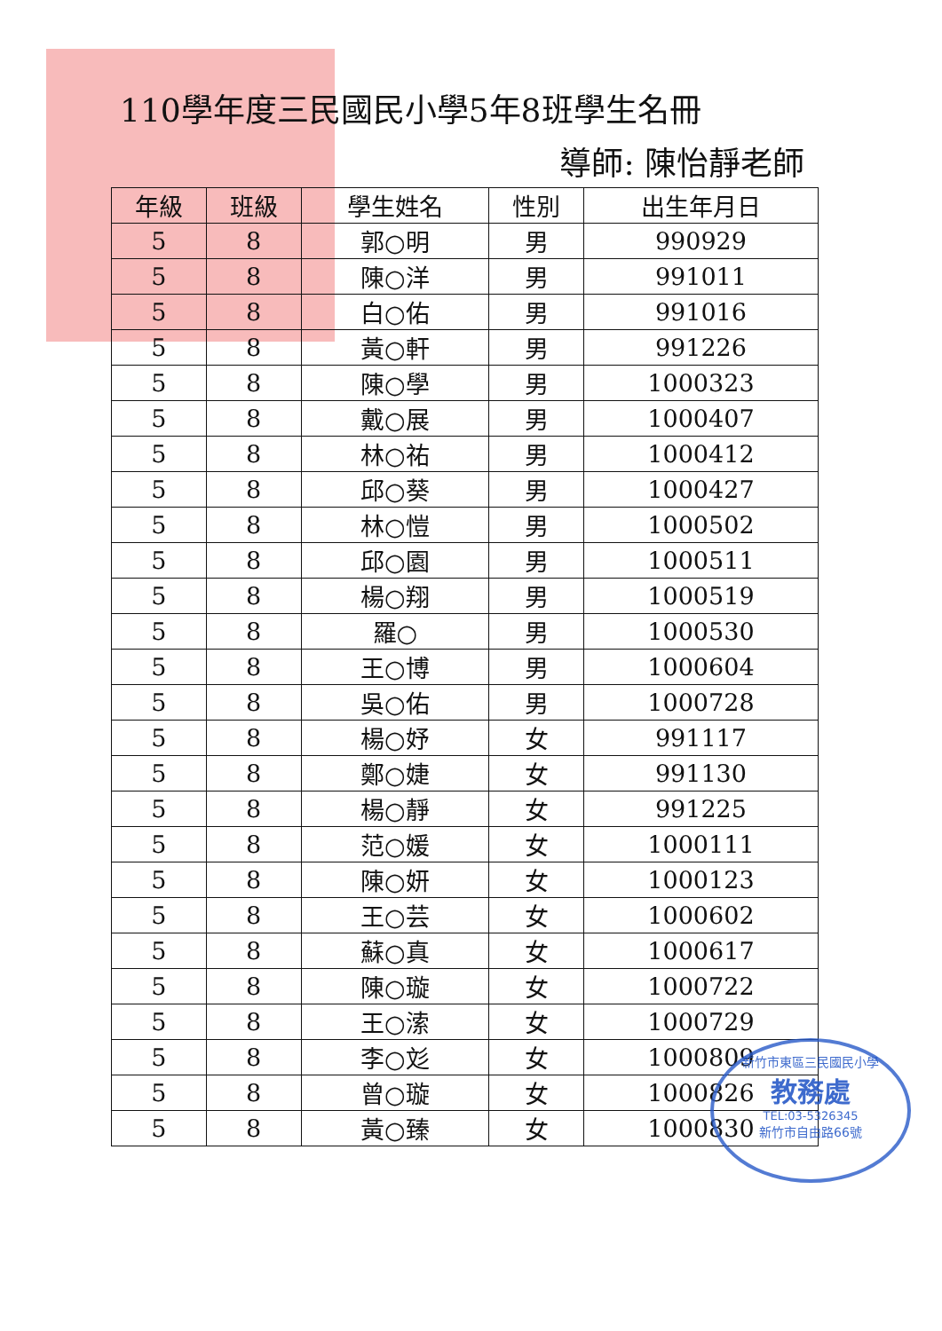110學年度三民國民小學5年8班學生名冊
導師: 陳怡靜老師
| 年級 | 班級 | 學生姓名 | 性別 | 出生年月日 |
| --- | --- | --- | --- | --- |
| 5 | 8 | 郭○明 | 男 | 990929 |
| 5 | 8 | 陳○洋 | 男 | 991011 |
| 5 | 8 | 白○佑 | 男 | 991016 |
| 5 | 8 | 黃○軒 | 男 | 991226 |
| 5 | 8 | 陳○學 | 男 | 1000323 |
| 5 | 8 | 戴○展 | 男 | 1000407 |
| 5 | 8 | 林○祐 | 男 | 1000412 |
| 5 | 8 | 邱○葵 | 男 | 1000427 |
| 5 | 8 | 林○愷 | 男 | 1000502 |
| 5 | 8 | 邱○園 | 男 | 1000511 |
| 5 | 8 | 楊○翔 | 男 | 1000519 |
| 5 | 8 | 羅○ | 男 | 1000530 |
| 5 | 8 | 王○博 | 男 | 1000604 |
| 5 | 8 | 吳○佑 | 男 | 1000728 |
| 5 | 8 | 楊○妤 | 女 | 991117 |
| 5 | 8 | 鄭○婕 | 女 | 991130 |
| 5 | 8 | 楊○靜 | 女 | 991225 |
| 5 | 8 | 范○媛 | 女 | 1000111 |
| 5 | 8 | 陳○妍 | 女 | 1000123 |
| 5 | 8 | 王○芸 | 女 | 1000602 |
| 5 | 8 | 蘇○真 | 女 | 1000617 |
| 5 | 8 | 陳○璇 | 女 | 1000722 |
| 5 | 8 | 王○溹 | 女 | 1000729 |
| 5 | 8 | 李○彣 | 女 | 1000809 |
| 5 | 8 | 曾○璇 | 女 | 1000826 |
| 5 | 8 | 黃○臻 | 女 | 1000830 |
新竹市東區三民國民小學
教務處
TEL:03-5326345
新竹市自由路66號